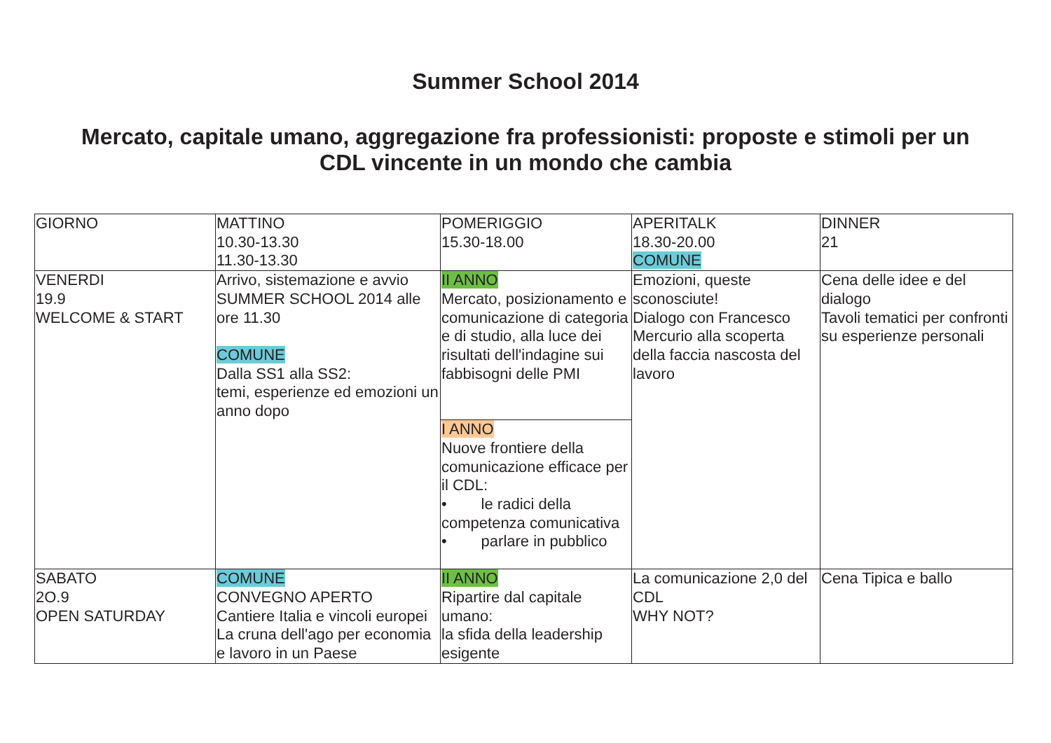Summer School 2014
Mercato, capitale umano, aggregazione fra professionisti: proposte e stimoli per un CDL vincente in un mondo che cambia
| GIORNO | MATTINO 10.30-13.30 11.30-13.30 | POMERIGGIO 15.30-18.00 | APERITALK 18.30-20.00 COMUNE | DINNER 21 |
| VENERDI 19.9 WELCOME & START | Arrivo, sistemazione e avvio SUMMER SCHOOL 2014 alle ore 11.30 COMUNE Dalla SS1 alla SS2: temi, esperienze ed emozioni un anno dopo | II ANNO Mercato, posizionamento e comunicazione di categoria e di studio, alla luce dei risultati dell'indagine sui fabbisogni delle PMI | Emozioni, queste sconosciute! Dialogo con Francesco Mercurio alla scoperta della faccia nascosta del lavoro | Cena delle idee e del dialogo Tavoli tematici per confronti su esperienze personali |
| | | I ANNO Nuove frontiere della comunicazione efficace per il CDL: • le radici della competenza comunicativa • parlare in pubblico | | |
| SABATO 2O.9 OPEN SATURDAY | COMUNE CONVEGNO APERTO Cantiere Italia e vincoli europei La cruna dell'ago per economia e lavoro in un Paese | II ANNO Ripartire dal capitale umano: la sfida della leadership esigente | La comunicazione 2,0 del CDL WHY NOT? | Cena Tipica e ballo |